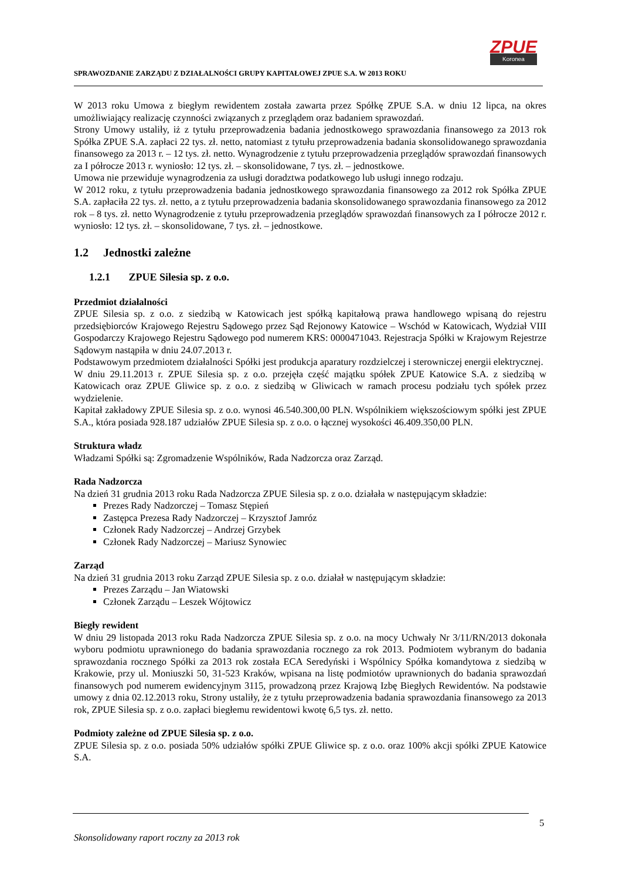SPRAWOZDANIE ZARZĄDU Z DZIAŁALNOŚCI GRUPY KAPITAŁOWEJ ZPUE S.A. W 2013 ROKU
ZPUE
Koronea
W 2013 roku Umowa z biegłym rewidentem została zawarta przez Spółkę ZPUE S.A. w dniu 12 lipca, na okres umożliwiający realizację czynności związanych z przeglądem oraz badaniem sprawozdań.
Strony Umowy ustaliły, iż z tytułu przeprowadzenia badania jednostkowego sprawozdania finansowego za 2013 rok Spółka ZPUE S.A. zapłaci 22 tys. zł. netto, natomiast z tytułu przeprowadzenia badania skonsolidowanego sprawozdania finansowego za 2013 r. – 12 tys. zł. netto. Wynagrodzenie z tytułu przeprowadzenia przeglądów sprawozdań finansowych za I półrocze 2013 r. wyniosło: 12 tys. zł. – skonsolidowane, 7 tys. zł. – jednostkowe.
Umowa nie przewiduje wynagrodzenia za usługi doradztwa podatkowego lub usługi innego rodzaju.
W 2012 roku, z tytułu przeprowadzenia badania jednostkowego sprawozdania finansowego za 2012 rok Spółka ZPUE S.A. zapłaciła 22 tys. zł. netto, a z tytułu przeprowadzenia badania skonsolidowanego sprawozdania finansowego za 2012 rok – 8 tys. zł. netto Wynagrodzenie z tytułu przeprowadzenia przeglądów sprawozdań finansowych za I półrocze 2012 r. wyniosło: 12 tys. zł. – skonsolidowane, 7 tys. zł. – jednostkowe.
1.2 Jednostki zależne
1.2.1 ZPUE Silesia sp. z o.o.
Przedmiot działalności
ZPUE Silesia sp. z o.o. z siedzibą w Katowicach jest spółką kapitałową prawa handlowego wpisaną do rejestru przedsiębiorców Krajowego Rejestru Sądowego przez Sąd Rejonowy Katowice – Wschód w Katowicach, Wydział VIII Gospodarczy Krajowego Rejestru Sądowego pod numerem KRS: 0000471043. Rejestracja Spółki w Krajowym Rejestrze Sądowym nastąpiła w dniu 24.07.2013 r.
Podstawowym przedmiotem działalności Spółki jest produkcja aparatury rozdzielczej i sterowniczej energii elektrycznej.
W dniu 29.11.2013 r. ZPUE Silesia sp. z o.o. przejęła część majątku spółek ZPUE Katowice S.A. z siedzibą w Katowicach oraz ZPUE Gliwice sp. z o.o. z siedzibą w Gliwicach w ramach procesu podziału tych spółek przez wydzielenie.
Kapitał zakładowy ZPUE Silesia sp. z o.o. wynosi 46.540.300,00 PLN. Wspólnikiem większościowym spółki jest ZPUE S.A., która posiada 928.187 udziałów ZPUE Silesia sp. z o.o. o łącznej wysokości 46.409.350,00 PLN.
Struktura władz
Władzami Spółki są: Zgromadzenie Wspólników, Rada Nadzorcza oraz Zarząd.
Rada Nadzorcza
Na dzień 31 grudnia 2013 roku Rada Nadzorcza ZPUE Silesia sp. z o.o. działała w następującym składzie:
Prezes Rady Nadzorczej – Tomasz Stępień
Zastępca Prezesa Rady Nadzorczej – Krzysztof Jamróz
Członek Rady Nadzorczej – Andrzej Grzybek
Członek Rady Nadzorczej – Mariusz Synowiec
Zarząd
Na dzień 31 grudnia 2013 roku Zarząd ZPUE Silesia sp. z o.o. działał w następującym składzie:
Prezes Zarządu – Jan Wiatowski
Członek Zarządu – Leszek Wójtowicz
Biegły rewident
W dniu 29 listopada 2013 roku Rada Nadzorcza ZPUE Silesia sp. z o.o. na mocy Uchwały Nr 3/11/RN/2013 dokonała wyboru podmiotu uprawnionego do badania sprawozdania rocznego za rok 2013. Podmiotem wybranym do badania sprawozdania rocznego Spółki za 2013 rok została ECA Seredyński i Wspólnicy Spółka komandytowa z siedzibą w Krakowie, przy ul. Moniuszki 50, 31-523 Kraków, wpisana na listę podmiotów uprawnionych do badania sprawozdań finansowych pod numerem ewidencyjnym 3115, prowadzoną przez Krajową Izbę Biegłych Rewidentów. Na podstawie umowy z dnia 02.12.2013 roku, Strony ustaliły, że z tytułu przeprowadzenia badania sprawozdania finansowego za 2013 rok, ZPUE Silesia sp. z o.o. zapłaci biegłemu rewidentowi kwotę 6,5 tys. zł. netto.
Podmioty zależne od ZPUE Silesia sp. z o.o.
ZPUE Silesia sp. z o.o. posiada 50% udziałów spółki ZPUE Gliwice sp. z o.o. oraz 100% akcji spółki ZPUE Katowice S.A.
5
Skonsolidowany raport roczny za 2013 rok